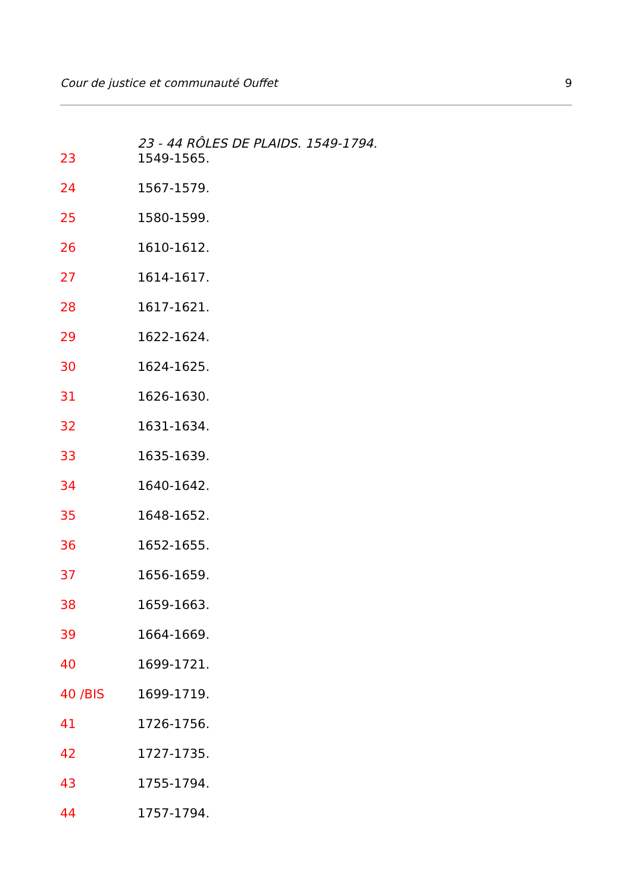Cour de justice et communauté Ouffet 9
23 - 44 RÔLES DE PLAIDS. 1549-1794.
23 1549-1565.
24 1567-1579.
25 1580-1599.
26 1610-1612.
27 1614-1617.
28 1617-1621.
29 1622-1624.
30 1624-1625.
31 1626-1630.
32 1631-1634.
33 1635-1639.
34 1640-1642.
35 1648-1652.
36 1652-1655.
37 1656-1659.
38 1659-1663.
39 1664-1669.
40 1699-1721.
40 /BIS 1699-1719.
41 1726-1756.
42 1727-1735.
43 1755-1794.
44 1757-1794.